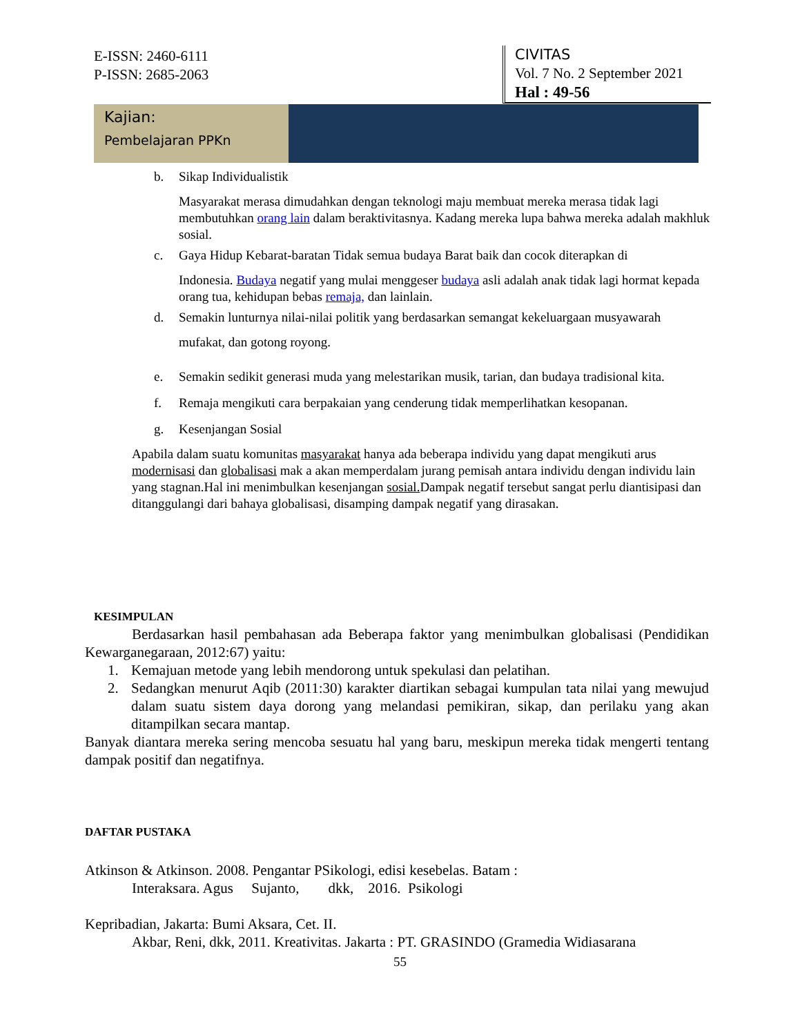E-ISSN: 2460-6111
P-ISSN: 2685-2063
CIVITAS
Vol. 7 No. 2 September 2021
Hal : 49-56
Kajian:
Pembelajaran PPKn
b. Sikap Individualistik
Masyarakat merasa dimudahkan dengan teknologi maju membuat mereka merasa tidak lagi membutuhkan orang lain dalam beraktivitasnya. Kadang mereka lupa bahwa mereka adalah makhluk sosial.
c. Gaya Hidup Kebarat-baratan Tidak semua budaya Barat baik dan cocok diterapkan di
Indonesia. Budaya negatif yang mulai menggeser budaya asli adalah anak tidak lagi hormat kepada orang tua, kehidupan bebas remaja, dan lainlain.
d. Semakin lunturnya nilai-nilai politik yang berdasarkan semangat kekeluargaan musyawarah
mufakat, dan gotong royong.
e. Semakin sedikit generasi muda yang melestarikan musik, tarian, dan budaya tradisional kita.
f. Remaja mengikuti cara berpakaian yang cenderung tidak memperlihatkan kesopanan.
g. Kesenjangan Sosial
Apabila dalam suatu komunitas masyarakat hanya ada beberapa individu yang dapat mengikuti arus modernisasi dan globalisasi mak a akan memperdalam jurang pemisah antara individu dengan individu lain yang stagnan.Hal ini menimbulkan kesenjangan sosial. Dampak negatif tersebut sangat perlu diantisipasi dan ditanggulangi dari bahaya globalisasi, disamping dampak negatif yang dirasakan.
KESIMPULAN
Berdasarkan hasil pembahasan ada Beberapa faktor yang menimbulkan globalisasi (Pendidikan Kewarganegaraan, 2012:67) yaitu:
1. Kemajuan metode yang lebih mendorong untuk spekulasi dan pelatihan.
2. Sedangkan menurut Aqib (2011:30) karakter diartikan sebagai kumpulan tata nilai yang mewujud dalam suatu sistem daya dorong yang melandasi pemikiran, sikap, dan perilaku yang akan ditampilkan secara mantap.
Banyak diantara mereka sering mencoba sesuatu hal yang baru, meskipun mereka tidak mengerti tentang dampak positif dan negatifnya.
DAFTAR PUSTAKA
Atkinson & Atkinson. 2008. Pengantar PSikologi, edisi kesebelas. Batam :
Interaksara. Agus Sujanto, dkk, 2016. Psikologi
Kepribadian, Jakarta: Bumi Aksara, Cet. II.
Akbar, Reni, dkk, 2011. Kreativitas. Jakarta : PT. GRASINDO (Gramedia Widiasarana
55